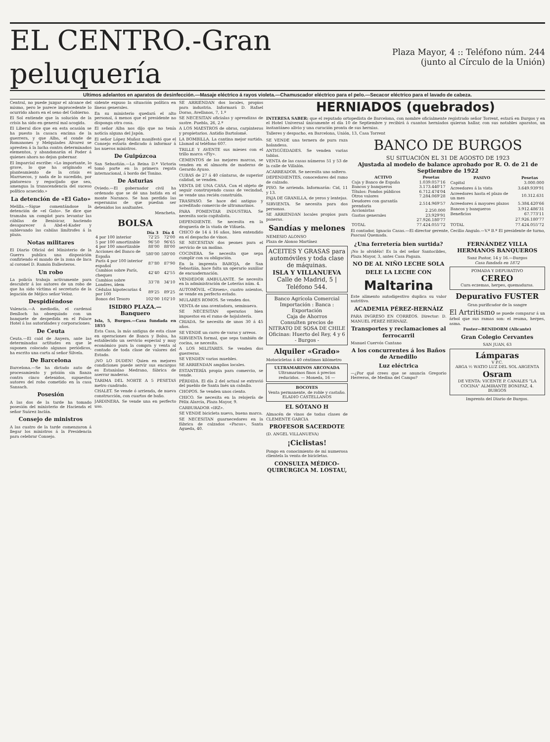EL CENTRO.-Gran peluquería
Plaza Mayor, 4 :: Teléfono núm. 244
(junto al Círculo de la Unión)
Ultimos adelantos en aparatos de desinfección.—Masaje eléctrico á rayos violeta.—Chamuscador eléctrico para el pelo.—Secacor eléctrico para el lavado de cabeza.
Central, no puede juzgar el alcance del mismo, pero le parece improcedente lo ocurrido ahora en el seno del Gobierno.
El Sol entiende que la solución de la crisis ha sido en general mal acogida.
El Liberal dice que en esta ocasión se ha puesto la casaca encima de la guerrera, y que Alba, el conde de Romanones y Melquiades Alvarez se apresten á la lucha contra determinados elementos, y abandonarán el Poder á quienes ahora no dejan gobernar.
El Imparcial escribe: «Lo importante, lo grave, lo que ha originado el planteamiento de la crisis es Marruecos, y nada de lo sucedido, por pintoresco y regocijado que sea, amengua la transcendencia del suceso político acaecido.»
La detención de «El Gato»
Melilla.—Sigue comentándose la detención de «el Gato». Se dice que tramaba un complot para levantar las cábilas de Benisicar, haciendo desaparecer á Abd-el-Kader y sublevando las cabilas limítrofes á la plaza.
Notas militares
El Diario Oficial del Ministerio de la Guerra publica una disposición confiriendo el mando de la zona de Inca al coronel D. Ramón Ballesteros.
Un robo
La policía trabaja activamente para descubrir á los autores de un robo de que ha sido víctima el secretario de la legación de Méjico señor Veloz.
Despidiéndose
Valencia.—A mediodía, el cardenal Benlloch ha obsequiado con un banquete de despedida en el Palace Hotel á las autoridades y corporaciones.
De Ceuta
Ceuta.—El caid de Anyera, ante las determinadas actitudes en que le suponen colocado algunos periódicos, ha escrito una carta al señor Silvela.
De Barcelona
Barcelona.—Se ha dictado auto de procesamiento y prisión sin fianza contra cinco detenidos, supuestos autores del robo cometido en la casa Sansach.
Posesión
A las dos de la tarde ha tomado posesión del ministerio de Hacienda el señor Suárez Inclán.
Consejo de ministros
A las cuatro de la tarde comenzaron á llegar los ministros á la Presidencia para celebrar Consejo.
sidente expuso la situación política en líneas generales.
En su ministerio quedará el alto personal, á menos que el presidente no disponga otra cosa.
El señor Alba nos dijo que no tenía noticia alguna del Japón.
El señor López Muñoz manifestó que el Consejo estaría dedicado á informar á los nuevos ministros.
De Guipúzcoa
San Sebastián.—La Reina D.ª Victoria tomó parte en la primera regata internacional, á bordo del Tonino.
De Asturias
Oviedo.—El gobernador civil ha ordenado que se dé una batida en el monte Naranco. Se han perdido las esperanzas de que puedan ser detenidos los asaltantes.
Mencheta.
BOLSA
| | Día 3 | Día 4 |
| --- | --- | --- |
| 4 por 100 interior | 72'25 | 72'00 |
| 5 por 100 amortizable | 96'50 | 96'65 |
| 4 por 100 amortizable | 88'00 | 88'00 |
| Acciones del Banco de España | 580'00 | 580'00 |
| París 4 por 100 interior español | 87'80 | 87'90 |
| Cambios sobre París, cheques | 42'40 | 42'55 |
| Cambios sobre Londres, ídem | 33'78 | 34'10 |
| Cédulas hipotecarias 4 por 100 | 89'25 | 89'25 |
| Bonos del Tesoro | 102'00 | 102'10 |
ISIDRO PLAZA.—Banquero
Isla, 5, Burgos.—Casa fundada en 1855
Esta Casa, la más antigua de esta clase en operaciones de Banca y Bolsa, ha establecido un servicio especial y muy económico para la compra y venta al contado de toda clase de valores del Estado.
¡NO LO DUDEN! Quien en mejores condiciones puede servir sus encargos es Estanislao Medrano, fábrica de aserrar maderas.
TARIMA DEL NORTE A 5 PESETAS metro cuadrado.
CHALET. Se vende ó arrienda, de nueva construcción, con cuartos de baño.
JARDINERA. Se vende una en perfecto uso.
SE ARRIENDAN dos locales, propios para industria. Informará D. Rafael Dorao, Avellanos, 7, 1.º
SE NECESITAN oficialas y aprendizas de sastre. Puebla, 26, 2.º
A LOS MAESTROS de obras, carpinteros y propietarios. Antidio Bartolomé.
LA BOMBILLA. La cantina mejor surtida. Llamad al teléfono 607.
TRILLE Y AVENTE sus mieses con el trillo marca «Fly».
CEMENTOS de las mejores marcas, se venden en el almacén de maderas de Gerardo Ayuso.
CUBAS de 27 á 40 cántaras, de superior calidad, se venden.
VENTA DE UNA CASA. Con el objeto de seguir construyendo casas de vecindad, se vende una recién construída.
TRASPASO. Se hace del antiguo y acreditado comercio de ultramarinos.
PARA FOMENTAR INDUSTRIA. Se necesita socio capitalista.
DEPENDIENTE. Se necesita en la droguería de la viuda de Viñuela.
CHICO de 14 á 16 años, bien entendido en el despacho de vinos.
SE NECESITAN dos peones para el servicio de un molino.
COCINERA. Se necesita que sepa cumplir con su obligación.
En la imprenta BAROJA, de San Sebastián, hace falta un operario auxiliar de encuadernación.
VENDEDOR AMBULANTE. Se necesita en la administración de Loterías núm. 4.
AUTOMÓVIL «Citroen», cuatro asientos, se vende en perfecto estado.
MULARES ROMOS. Se venden dos.
VENTA de una aventadora, seminueva.
SE NECESITAN operarios bien impuestos en el ramo de hojalatería.
CRIADA. Se necesita de unos 30 á 45 años.
SE VENDE un carro de varas y arreos.
SIRVIENTA formal, que sepa también de cocina, se necesita.
A LOS MILITARES. Se venden dos guerreras.
SE VENDEN varios muebles.
SE ARRIENDAN amplios locales.
ESTANTERÍA propia para comercio, se vende.
PÉRDIDA. El día 2 del actual se extravió del pueblo de Santa Inés un caballo.
CHOPOS. Se venden unos ciento.
CHICO. Se necesita en la relojería de Félix Alarcia, Plaza Mayor, 9.
CARBURADOR «IRZ».
SE VENDE bicicleta nueva, buena marca.
SE NECESITAN guarnecedores en la fábrica de calzados «Pacos», Santa Agueda, 40.
HERNIADOS (quebrados)
INTERESA SABER: que el reputado ortopedista de Barcelona, con nombre oficialmente registrado señor Torrent, estará en Burgos y en el Hotel Universal únicamente el día 10 de Septiembre y recibirá á cuantos herniados quieran hallar, con sus notables aparatos, un instantáneo alivio y una curación pronta de sus hernias.
Talleres y despacho, en Barcelona, Unión, 13, Casa Torrent
SE VENDE una ternera de pura raza holandesa.
ANTIGÜEDADES. Se venden varias tablas.
VENTA de las casas números 51 y 53 de la calle de Villalón.
ACARREADOR. Se necesita uno soltero.
DEPENDIENTES, conocedores del ramo de calzado.
PISO. Se arrienda. Informarán: Cid, 11 y 13.
PAJA DE GRANILLA, de yeros y lentejas.
SIRVIENTA. Se necesita para dos personas.
SE ARRIENDAN locales propios para paneras.
Sandías y melones
NEMESIO ALONSO
Plaza de Alonso Martínez
ACEITES Y GRASAS para automóviles y toda clase de máquinas.
ISLA Y VILLANUEVA
Calle de Madrid, 5 | Teléfono 544.
Banco Agrícola Comercial
Importación : Banca : Exportación
Caja de Ahorros
Consulten precios de NITRATO DE SOSA DE CHILE
Oficinas: Huerto del Rey, 4 y 6 - Burgos -
Alquiler «Grado»
Motocicletas á 40 céntimos kilómetro
ULTRAMARINOS ARCONADA
Ultramarinos finos á precios reducidos. — Moneda, 16 —
BOCOYES
Venta permanente, de roble y castaño. ELADIO CASTELLANOS
EL SÓTANO H
Almacén de vinos de todas clases de CLEMENTE GARCIA
PROFESOR SACERDOTE
(D. ANGEL VILLANUEVA)
¡Ciclistas!
Pongo en conocimiento de mi numerosa clientela la venta de bicicletas.
CONSULTA MÉDICO-QUIRÚRGICA M. LOSTAU,
BANCO DE BURGOS
SU SITUACIÓN EL 31 DE AGOSTO DE 1923
Ajustada al modelo de balance aprobado por R. O. de 21 de Septiembre de 1922
| ACTIVO | Pesetas |
| --- | --- |
| Caja y Banco de España | 1.039.057'16 |
| Bancos y banqueros | 3.173.440'17 |
| Títulos: Fondos públicos | 6.712.474'04 |
| Otros valores | 7.284.069'28 |
| Deudores con garantía prendaria | 2.514.969'57 |
| Accionistas | 2.250.000 |
| Gastos generales | 23.929'91 |
| | 27.926.180'77 |
| TOTAL | 77.424.055'72 |
| PASIVO | Pesetas |
| --- | --- |
| Capital | 3.000.000 |
| Acreedores á la vista | 3.649.939'91 |
| Acreedores hasta el plazo de un mes | 10.312.631 |
| Acreedores á mayores plazos | 5.384.420'66 |
| Bancos y banqueros | 3.912.486'31 |
| Beneficios | 67.773'11 |
| | 27.926.180'77 |
| TOTAL | 77.424.055'72 |
El contador, Ignacio Casas.—El director gerente, Cecilio Angulo.—V.º B.º El presidente de turno, Pascual Quemada.
¿Una ferretería bien surtida?
¡No lo olvidéis! Es la del señor Santocildes, Plaza Mayor, 3, antes Casa Pagaza.
NO DE AL NIÑO LECHE SOLA
DELE LA LECHE CON
Maltarina
Este alimento autodigestivo duplica su valor nutritivo.
ACADEMIA PÉREZ-HERNÁIZ
PARA INGRESO EN CORREOS. Director: D. MANUEL PÉREZ HERNÁIZ.
Transportes y reclamaciones al ferrocarril
Manuel Cuervós Cantano
A los concurrentes á los Baños de Arnedillo
Luz eléctrica
—¿Por qué crees que se anuncia Gregorio Herreros, de Medina del Campo?
FERNÁNDEZ VILLA HERMANOS BANQUEROS
Sanz Pastor, 14 y 16.—Burgos
Casa fundada en 1872
POMADA Y DEPURATIVO
CEREO
Cura eczemas, herpes, quemaduras.
Depurativo FUSTER
Gran purificador de la sangre
El Artritismo se puede comparar á un árbol que sus ramas son: el reuma, herpes, asma.
Fuster—BENIDORM (Alicante)
Gran Colegio Cervantes
SAN JUAN, 63
Lámparas
V P.C.
ARGA ½ WATIO LUZ DEL SOL ARGENTA
Osram
DE VENTA: VICENTE P. CANALES "LA COCINA" ALMIRANTE BONIFAZ, 4. BURGOS
Imprenta del Diario de Burgos.